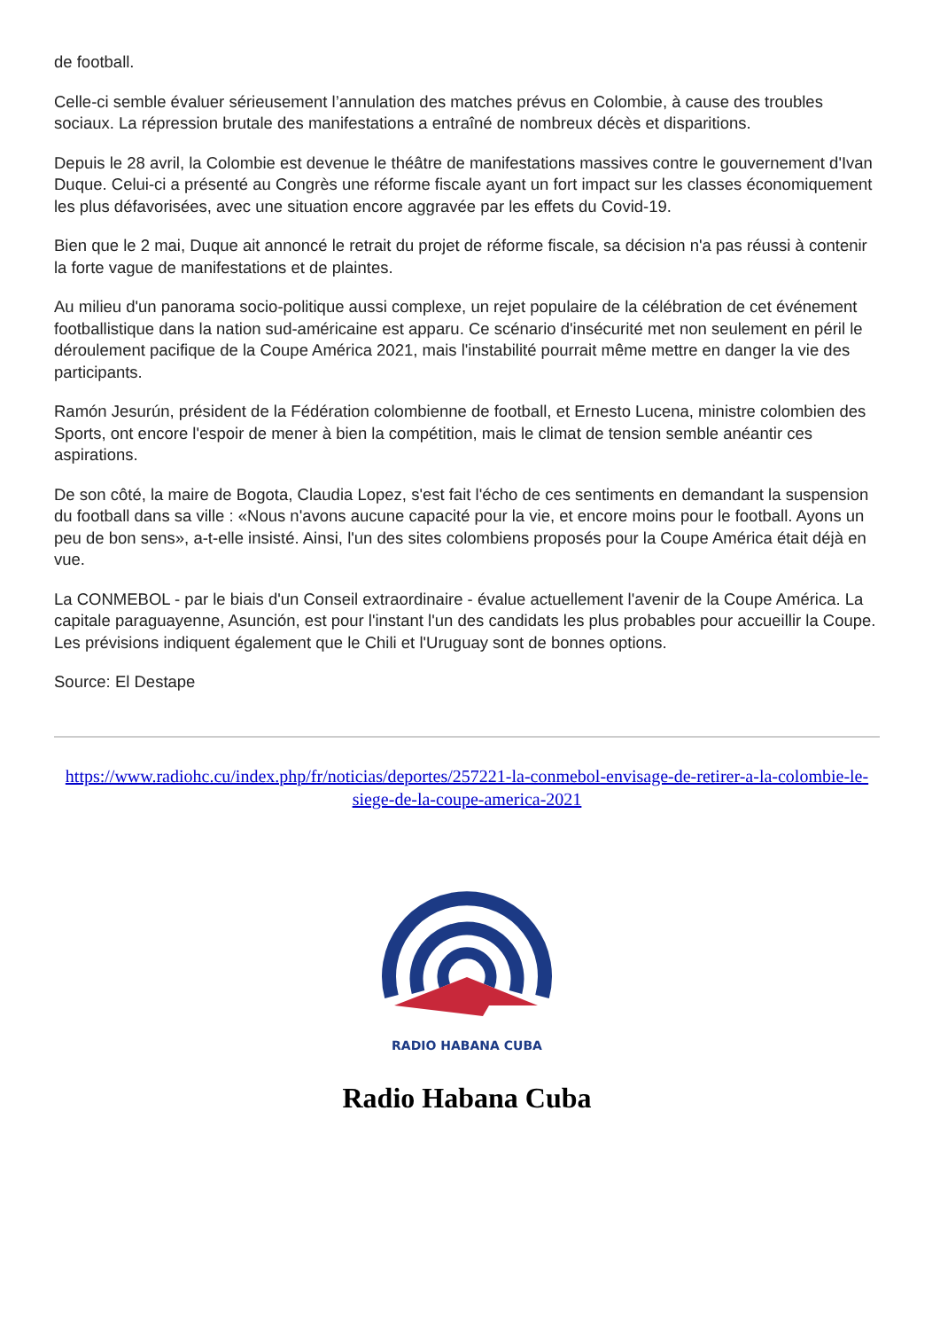de football.
Celle-ci semble évaluer sérieusement l’annulation des matches prévus en Colombie, à cause des troubles sociaux. La répression brutale des manifestations a entraîné de nombreux décès et disparitions.
Depuis le 28 avril, la Colombie est devenue le théâtre de manifestations massives contre le gouvernement d'Ivan Duque. Celui-ci a présenté au Congrès une réforme fiscale ayant un fort impact sur les classes économiquement les plus défavorisées, avec une situation encore aggravée par les effets du Covid-19.
Bien que le 2 mai, Duque ait annoncé le retrait du projet de réforme fiscale, sa décision n'a pas réussi à contenir la forte vague de manifestations et de plaintes.
Au milieu d'un panorama socio-politique aussi complexe, un rejet populaire de la célébration de cet événement footballistique dans la nation sud-américaine est apparu. Ce scénario d'insécurité met non seulement en péril le déroulement pacifique de la Coupe América 2021, mais l'instabilité pourrait même mettre en danger la vie des participants.
Ramón Jesurún, président de la Fédération colombienne de football, et Ernesto Lucena, ministre colombien des Sports, ont encore l'espoir de mener à bien la compétition, mais le climat de tension semble anéantir ces aspirations.
De son côté, la maire de Bogota, Claudia Lopez, s'est fait l'écho de ces sentiments en demandant la suspension du football dans sa ville : «Nous n'avons aucune capacité pour la vie, et encore moins pour le football. Ayons un peu de bon sens», a-t-elle insisté. Ainsi, l'un des sites colombiens proposés pour la Coupe América était déjà en vue.
La CONMEBOL - par le biais d'un Conseil extraordinaire - évalue actuellement l'avenir de la Coupe América. La capitale paraguayenne, Asunción, est pour l'instant l'un des candidats les plus probables pour accueillir la Coupe. Les prévisions indiquent également que le Chili et l'Uruguay sont de bonnes options.
Source: El Destape
https://www.radiohc.cu/index.php/fr/noticias/deportes/257221-la-conmebol-envisage-de-retirer-a-la-colombie-le-siege-de-la-coupe-america-2021
RADIO HABANA CUBA
Radio Habana Cuba